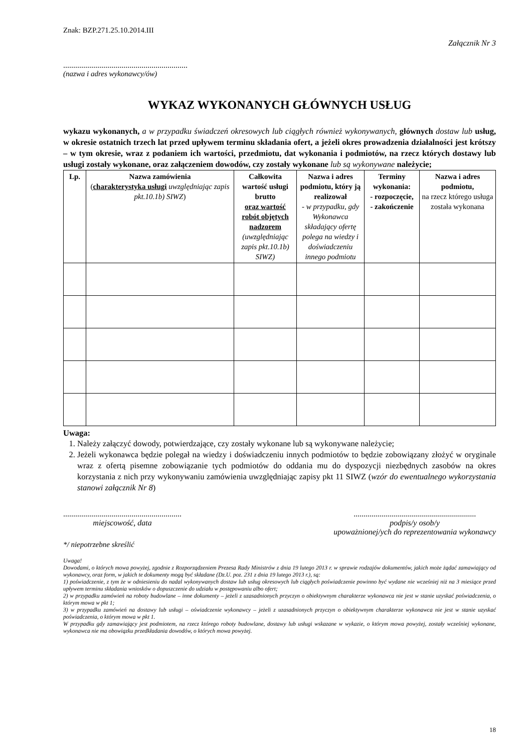Znak: BZP.271.25.10.2014.III
Załącznik Nr 3
..............................................................
(nazwa i adres wykonawcy/ów)
WYKAZ WYKONANYCH GŁÓWNYCH USŁUG
wykazu wykonanych, a w przypadku świadczeń okresowych lub ciągłych również wykonywanych, głównych dostaw lub usług, w okresie ostatnich trzech lat przed upływem terminu składania ofert, a jeżeli okres prowadzenia działalności jest krótszy – w tym okresie, wraz z podaniem ich wartości, przedmiotu, dat wykonania i podmiotów, na rzecz których dostawy lub usługi zostały wykonane, oraz załączeniem dowodów, czy zostały wykonane lub są wykonywane należycie;
| Lp. | Nazwa zamówienia ( charakterystyka usługi uwzględniając zapis pkt.10.1b) SIWZ ) | Całkowita wartość usługi brutto oraz wartość robót objętych nadzorem (uwzględniając zapis pkt.10.1b) SIWZ) | Nazwa i adres podmiotu, który ją realizował - w przypadku, gdy Wykonawca składający ofertę polega na wiedzy i doświadczeniu innego podmiotu | Terminy wykonania: - rozpoczęcie, - zakończenie | Nazwa i adres podmiotu, na rzecz którego usługa została wykonana |
| --- | --- | --- | --- | --- | --- |
Uwaga:
1. Należy załączyć dowody, potwierdzające, czy zostały wykonane lub są wykonywane należycie;
2. Jeżeli wykonawca będzie polegał na wiedzy i doświadczeniu innych podmiotów to będzie zobowiązany złożyć w oryginale wraz z ofertą pisemne zobowiązanie tych podmiotów do oddania mu do dyspozycji niezbędnych zasobów na okres korzystania z nich przy wykonywaniu zamówienia uwzględniając zapisy pkt 11 SIWZ (wzór do ewentualnego wykorzystania stanowi załącznik Nr 8)
...........................................................
miejscowość, data
.............................................................
podpis/y osob/y
upoważnionej/ych do reprezentowania wykonawcy
*/ niepotrzebne skreślić
Uwaga!
Dowodami, o których mowa powyżej, zgodnie z Rozporządzeniem Prezesa Rady Ministrów z dnia 19 lutego 2013 r. w sprawie rodzajów dokumentów, jakich może żądać zamawiający od wykonawcy, oraz form, w jakich te dokumenty mogą być składane (Dz.U. poz. 231 z dnia 19 lutego 2013 r.), są:
1) poświadczenie, z tym że w odniesieniu do nadal wykonywanych dostaw lub usług okresowych lub ciągłych poświadczenie powinno być wydane nie wcześniej niż na 3 miesiące przed upływem terminu składania wniosków o dopuszczenie do udziału w postępowaniu albo ofert;
2) w przypadku zamówień na roboty budowlane – inne dokumenty – jeżeli z uzasadnionych przyczyn o obiektywnym charakterze wykonawca nie jest w stanie uzyskać poświadczenia, o którym mowa w pkt 1;
3) w przypadku zamówień na dostawy lub usługi – oświadczenie wykonawcy – jeżeli z uzasadnionych przyczyn o obiektywnym charakterze wykonawca nie jest w stanie uzyskać poświadczenia, o którym mowa w pkt 1.
W przypadku gdy zamawiający jest podmiotem, na rzecz którego roboty budowlane, dostawy lub usługi wskazane w wykazie, o którym mowa powyżej, zostały wcześniej wykonane, wykonawca nie ma obowiązku przedkładania dowodów, o których mowa powyżej.
18